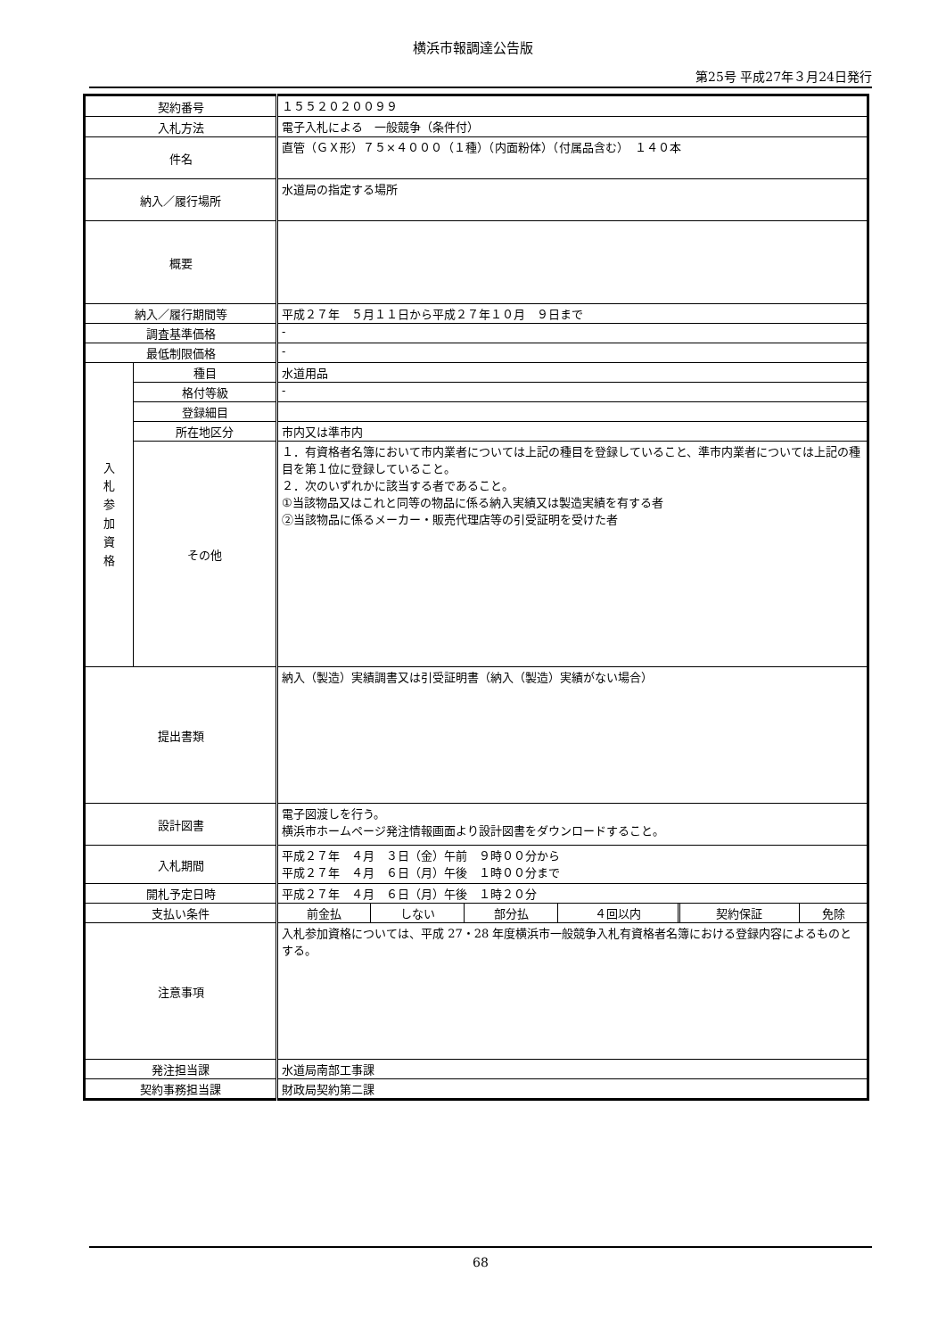横浜市報調達公告版
第25号 平成27年３月24日発行
| 契約番号 | | １５５２０２００９９ |
| 入札方法 | | 電子入札による 一般競争（条件付） |
| 件名 | | 直管（ＧＸ形）７５×４０００（１種）（内面粉体）（付属品含む） １４０本 |
| 納入／履行場所 | | 水道局の指定する場所 |
| 概要 | | |
| 納入／履行期間等 | | 平成２７年 ５月１１日から平成２７年１０月 ９日まで |
| 調査基準価格 | | - |
| 最低制限価格 | | - |
| 入 札 参 加 資 格 | 種目 | 水道用品 |
| | 格付等級 | - |
| | 登録細目 | |
| | 所在地区分 | 市内又は準市内 |
| | その他 | １．有資格者名簿において市内業者については上記の種目を登録していること、準市内業者については上記の種目を第１位に登録していること。 ２．次のいずれかに該当する者であること。 ①当該物品又はこれと同等の物品に係る納入実績又は製造実績を有する者 ②当該物品に係るメーカー・販売代理店等の引受証明を受けた者 |
| 提出書類 | | 納入（製造）実績調書又は引受証明書（納入（製造）実績がない場合） |
| 設計図書 | | 電子図渡しを行う。 横浜市ホームページ発注情報画面より設計図書をダウンロードすること。 |
| 入札期間 | | 平成２７年 ４月 ３日（金）午前 ９時００分から 平成２７年 ４月 ６日（月）午後 １時００分まで |
| 開札予定日時 | | 平成２７年 ４月 ６日（月）午後 １時２０分 |
| 支払い条件 | | / 前金払 / しない / 部分払 / ４回以内 / 契約保証 / 免除 / |
| 注意事項 | | 入札参加資格については、平成 27・28 年度横浜市一般競争入札有資格者名簿における登録内容によるものとする。 |
| 発注担当課 | | 水道局南部工事課 |
| 契約事務担当課 | | 財政局契約第二課 |
68